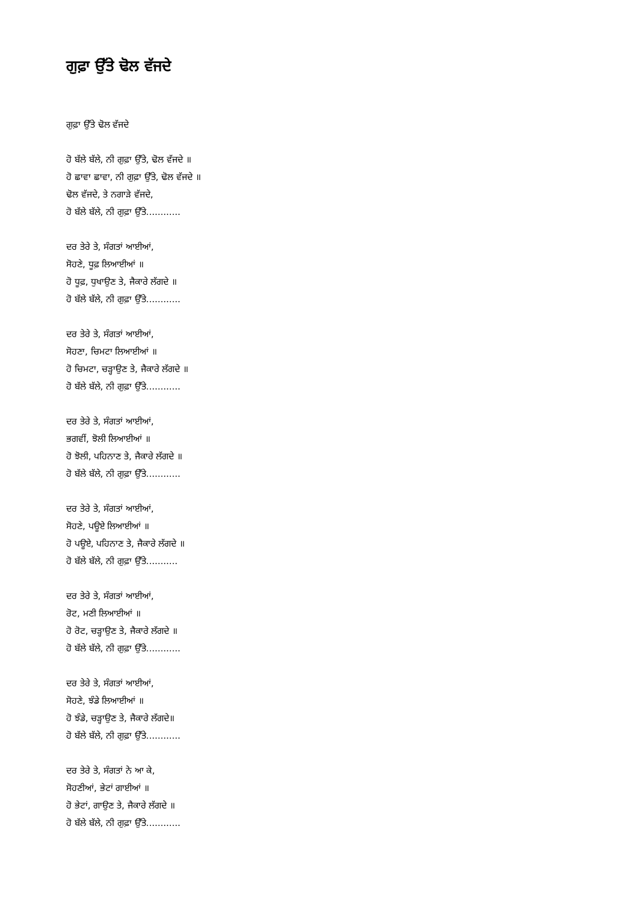ਗੁਫ਼ਾ ਉੱਤੇ ਢੋਲ ਵੱਜਦੇ
ਗੁਫ਼ਾ ਉੱਤੇ ਢੋਲ ਵੱਜਦੇ
ਹੋ ਬੱਲੇ ਬੱਲੇ, ਨੀ ਗੁਫ਼ਾ ਉੱਤੇ, ਢੋਲ ਵੱਜਦੇ ॥
ਹੋ ਛਾਵਾ ਛਾਵਾ, ਨੀ ਗੁਫ਼ਾ ਉੱਤੇ, ਢੋਲ ਵੱਜਦੇ ॥
ਢੋਲ ਵੱਜਦੇ, ਤੇ ਨਗਾੜੇ ਵੱਜਦੇ,
ਹੋ ਬੱਲੇ ਬੱਲੇ, ਨੀ ਗੁਫ਼ਾ ਉੱਤੇ............
ਦਰ ਤੇਰੇ ਤੇ, ਸੰਗਤਾਂ ਆਈਆਂ,
ਸੋਹਣੇ, ਧੂਫ਼ ਲਿਆਈਆਂ ॥
ਹੋ ਧੂਫ਼, ਧੁਖਾਉਣ ਤੇ, ਜੈਕਾਰੇ ਲੱਗਦੇ ॥
ਹੋ ਬੱਲੇ ਬੱਲੇ, ਨੀ ਗੁਫ਼ਾ ਉੱਤੇ............
ਦਰ ਤੇਰੇ ਤੇ, ਸੰਗਤਾਂ ਆਈਆਂ,
ਸੋਹਣਾ, ਚਿਮਟਾ ਲਿਆਈਆਂ ॥
ਹੋ ਚਿਮਟਾ, ਚੜ੍ਹਾਉਣ ਤੇ, ਜੈਕਾਰੇ ਲੱਗਦੇ ॥
ਹੋ ਬੱਲੇ ਬੱਲੇ, ਨੀ ਗੁਫ਼ਾ ਉੱਤੇ............
ਦਰ ਤੇਰੇ ਤੇ, ਸੰਗਤਾਂ ਆਈਆਂ,
ਭਗਵੀਂ, ਝੋਲੀ ਲਿਆਈਆਂ ॥
ਹੋ ਝੋਲੀ, ਪਹਿਨਾਣ ਤੇ, ਜੈਕਾਰੇ ਲੱਗਦੇ ॥
ਹੋ ਬੱਲੇ ਬੱਲੇ, ਨੀ ਗੁਫ਼ਾ ਉੱਤੇ............
ਦਰ ਤੇਰੇ ਤੇ, ਸੰਗਤਾਂ ਆਈਆਂ,
ਸੋਹਣੇ, ਪਊਏ ਲਿਆਈਆਂ ॥
ਹੋ ਪਊਏ, ਪਹਿਨਾਣ ਤੇ, ਜੈਕਾਰੇ ਲੱਗਦੇ ॥
ਹੋ ਬੱਲੇ ਬੱਲੇ, ਨੀ ਗੁਫ਼ਾ ਉੱਤੇ...........
ਦਰ ਤੇਰੇ ਤੇ, ਸੰਗਤਾਂ ਆਈਆਂ,
ਰੋਟ, ਮਣੀ ਲਿਆਈਆਂ ॥
ਹੋ ਰੋਟ, ਚੜ੍ਹਾਉਣ ਤੇ, ਜੈਕਾਰੇ ਲੱਗਦੇ ॥
ਹੋ ਬੱਲੇ ਬੱਲੇ, ਨੀ ਗੁਫ਼ਾ ਉੱਤੇ............
ਦਰ ਤੇਰੇ ਤੇ, ਸੰਗਤਾਂ ਆਈਆਂ,
ਸੋਹਣੇ, ਝੰਡੇ ਲਿਆਈਆਂ ॥
ਹੋ ਝੰਡੇ, ਚੜ੍ਹਾਉਣ ਤੇ, ਜੈਕਾਰੇ ਲੱਗਦੇ॥
ਹੋ ਬੱਲੇ ਬੱਲੇ, ਨੀ ਗੁਫ਼ਾ ਉੱਤੇ............
ਦਰ ਤੇਰੇ ਤੇ, ਸੰਗਤਾਂ ਨੇ ਆ ਕੇ,
ਸੋਹਣੀਆਂ, ਭੇਟਾਂ ਗਾਈਆਂ ॥
ਹੋ ਭੇਟਾਂ, ਗਾਉਣ ਤੇ, ਜੈਕਾਰੇ ਲੱਗਦੇ ॥
ਹੋ ਬੱਲੇ ਬੱਲੇ, ਨੀ ਗੁਫ਼ਾ ਉੱਤੇ............